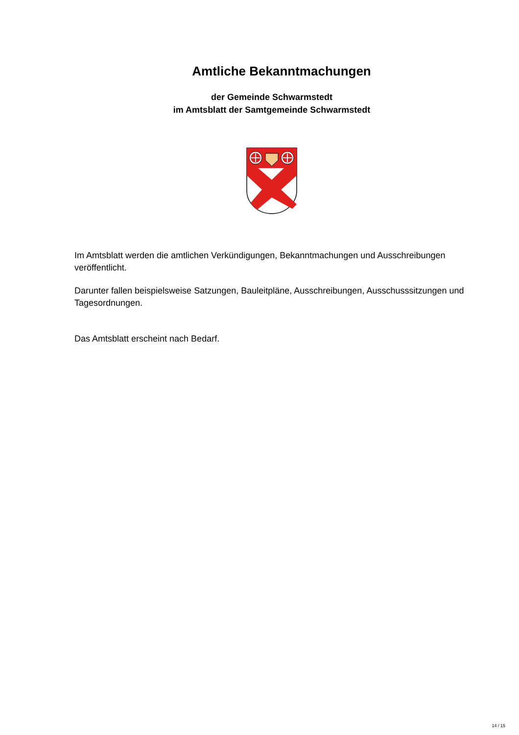Amtliche Bekanntmachungen
der Gemeinde Schwarmstedt
im Amtsblatt der Samtgemeinde Schwarmstedt
Im Amtsblatt werden die amtlichen Verkündigungen, Bekanntmachungen und Ausschreibungen veröffentlicht.
Darunter fallen beispielsweise Satzungen, Bauleitpläne, Ausschreibungen, Ausschusssitzungen und Tagesordnungen.
Das Amtsblatt erscheint nach Bedarf.
14 / 15